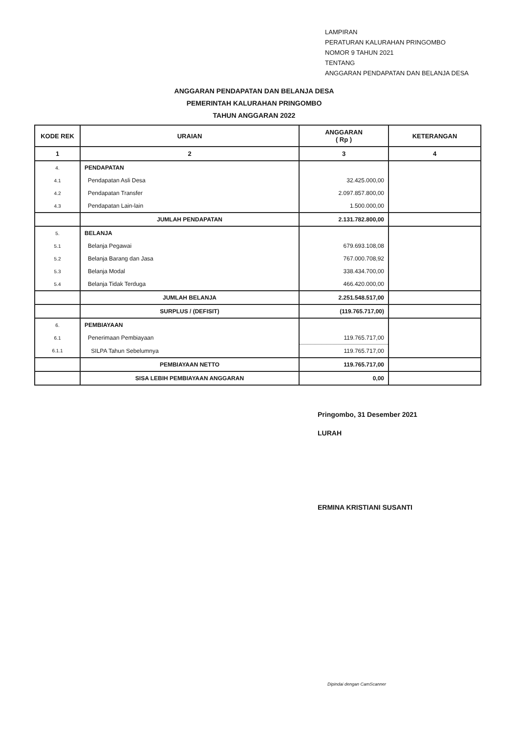LAMPIRAN
PERATURAN KALURAHAN PRINGOMBO
NOMOR 9 TAHUN 2021
TENTANG
ANGGARAN PENDAPATAN DAN BELANJA DESA
ANGGARAN PENDAPATAN DAN BELANJA DESA
PEMERINTAH KALURAHAN PRINGOMBO
TAHUN ANGGARAN 2022
| KODE REK | URAIAN | ANGGARAN ( Rp ) | KETERANGAN |
| --- | --- | --- | --- |
| 1 | 2 | 3 | 4 |
| 4. | PENDAPATAN | | |
| 4.1 | Pendapatan Asli Desa | 32.425.000,00 | |
| 4.2 | Pendapatan Transfer | 2.097.857.800,00 | |
| 4.3 | Pendapatan Lain-lain | 1.500.000,00 | |
| | JUMLAH PENDAPATAN | 2.131.782.800,00 | |
| 5. | BELANJA | | |
| 5.1 | Belanja Pegawai | 679.693.108,08 | |
| 5.2 | Belanja Barang dan Jasa | 767.000.708,92 | |
| 5.3 | Belanja Modal | 338.434.700,00 | |
| 5.4 | Belanja Tidak Terduga | 466.420.000,00 | |
| | JUMLAH BELANJA | 2.251.548.517,00 | |
| | SURPLUS / (DEFISIT) | (119.765.717,00) | |
| 6. | PEMBIAYAAN | | |
| 6.1 | Penerimaan Pembiayaan | 119.765.717,00 | |
| 6.1.1 | SILPA Tahun Sebelumnya | 119.765.717,00 | |
| | PEMBIAYAAN NETTO | 119.765.717,00 | |
| | SISA LEBIH PEMBIAYAAN ANGGARAN | 0,00 | |
Pringombo, 31 Desember 2021
LURAH
ERMINA KRISTIANI SUSANTI
Dipindai dengan CamScanner